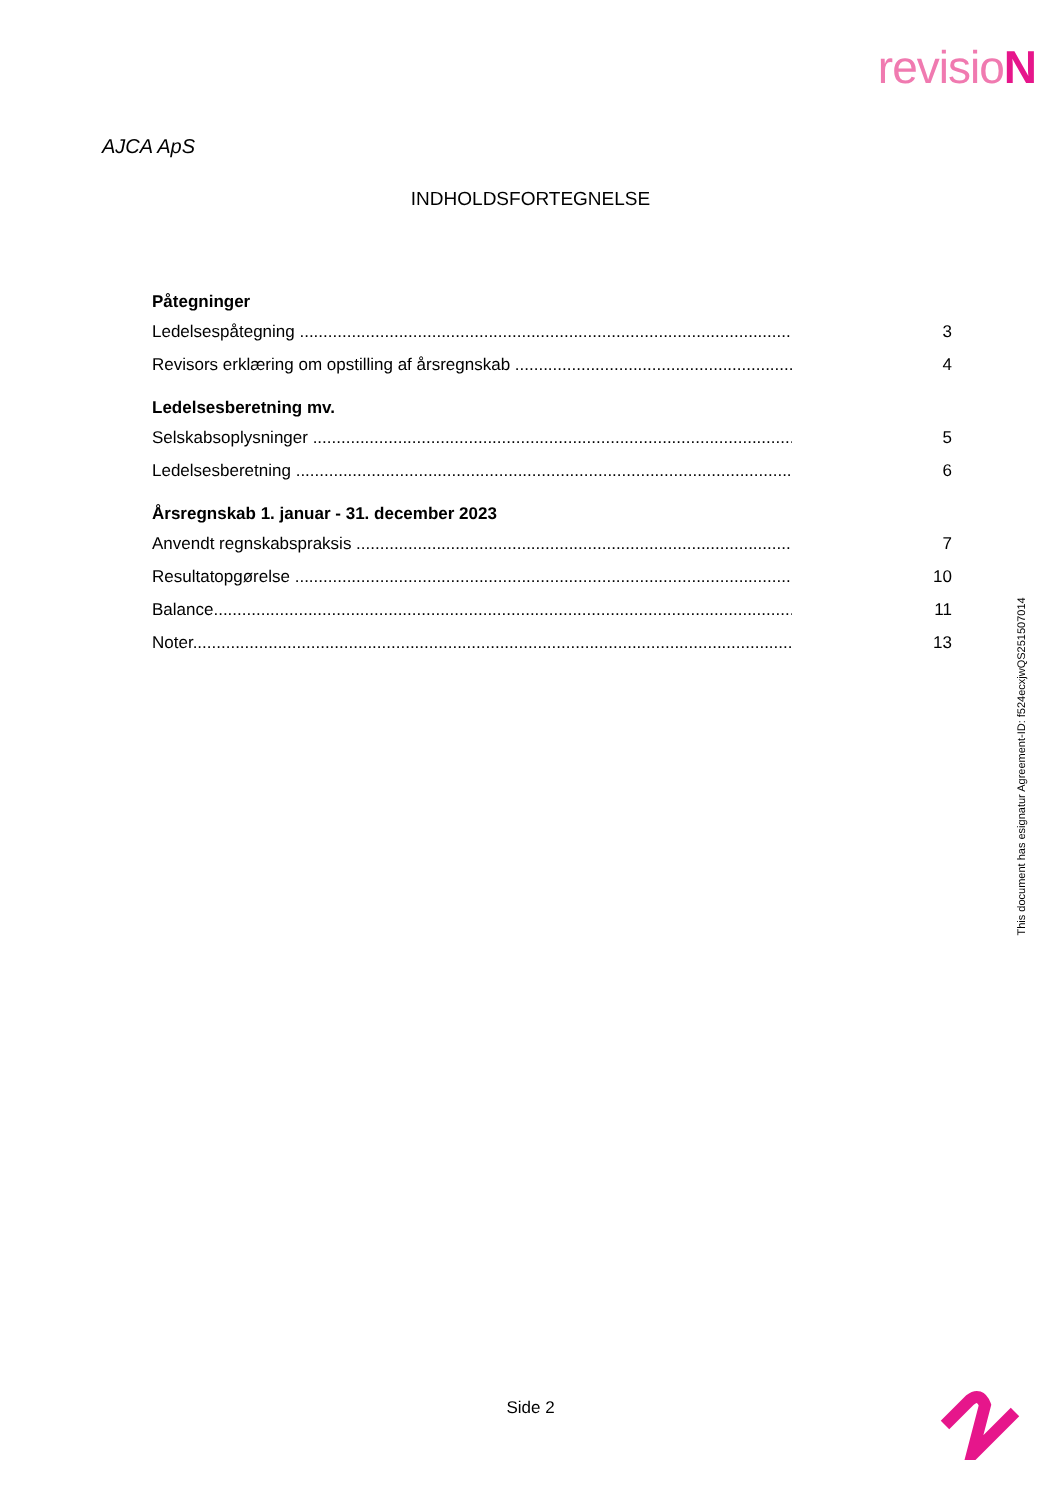revisioN
AJCA ApS
INDHOLDSFORTEGNELSE
Påtegninger
Ledelsespåtegning .......................................................................................................... 3
Revisors erklæring om opstilling af årsregnskab ............................................................ 4
Ledelsesberetning mv.
Selskabsoplysninger ........................................................................................................ 5
Ledelsesberetning ........................................................................................................... 6
Årsregnskab 1. januar - 31. december 2023
Anvendt regnskabspraksis ............................................................................................... 7
Resultatopgørelse ............................................................................................................ 10
Balance.............................................................................................................................. 11
Noter.................................................................................................................................. 13
This document has esignatur Agreement-ID: f524ecxjwQS251507014
Side 2